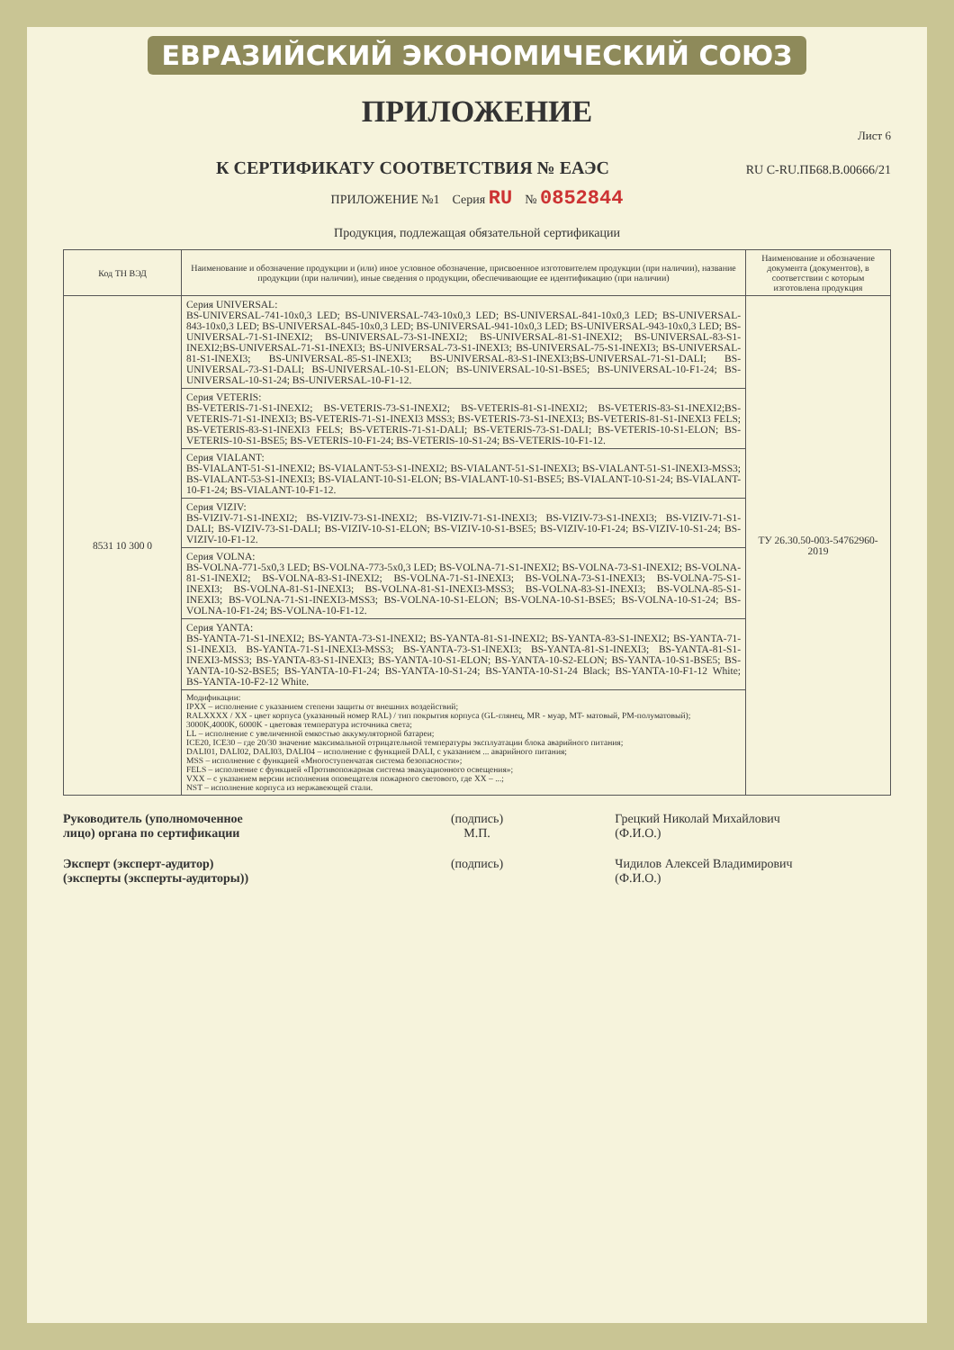ЕВРАЗИЙСКИЙ ЭКОНОМИЧЕСКИЙ СОЮЗ
ПРИЛОЖЕНИЕ
Лист 6
К СЕРТИФИКАТУ СООТВЕТСТВИЯ № ЕАЭС RU C-RU.ПБ68.В.00666/21
ПРИЛОЖЕНИЕ №1 Серия RU № 0852844
Продукция, подлежащая обязательной сертификации
| Код ТН ВЭД | Наименование и обозначение продукции и (или) иное условное обозначение, присвоенное изготовителем продукции (при наличии), название продукции (при наличии), иные сведения о продукции, обеспечивающие ее идентификацию (при наличии) | Наименование и обозначение документа (документов), в соответствии с которым изготовлена продукция |
| --- | --- | --- |
| 8531 10 300 0 | Серия UNIVERSAL: BS-UNIVERSAL-741-10x0,3 LED; BS-UNIVERSAL-743-10x0,3 LED; BS-UNIVERSAL-841-10x0,3 LED; BS-UNIVERSAL-843-10x0,3 LED; BS-UNIVERSAL-845-10x0,3 LED; BS-UNIVERSAL-941-10x0,3 LED; BS-UNIVERSAL-943-10x0,3 LED; BS-UNIVERSAL-71-S1-INEXI2; BS-UNIVERSAL-73-S1-INEXI2; BS-UNIVERSAL-81-S1-INEXI2; BS-UNIVERSAL-83-S1-INEXI2;BS-UNIVERSAL-71-S1-INEXI3; BS-UNIVERSAL-73-S1-INEXI3; BS-UNIVERSAL-75-S1-INEXI3; BS-UNIVERSAL-81-S1-INEXI3; BS-UNIVERSAL-85-S1-INEXI3; BS-UNIVERSAL-83-S1-INEXI3;BS-UNIVERSAL-71-S1-DALI; BS-UNIVERSAL-73-S1-DALI; BS-UNIVERSAL-10-S1-ELON; BS-UNIVERSAL-10-S1-BSE5; BS-UNIVERSAL-10-F1-24; BS-UNIVERSAL-10-S1-24; BS-UNIVERSAL-10-F1-12. | ТУ 26.30.50-003-54762960-2019 |
| | Серия VETERIS: BS-VETERIS-71-S1-INEXI2; BS-VETERIS-73-S1-INEXI2; BS-VETERIS-81-S1-INEXI2; BS-VETERIS-83-S1-INEXI2;BS-VETERIS-71-S1-INEXI3; BS-VETERIS-71-S1-INEXI3 MSS3; BS-VETERIS-73-S1-INEXI3; BS-VETERIS-81-S1-INEXI3 FELS; BS-VETERIS-83-S1-INEXI3 FELS; BS-VETERIS-71-S1-DALI; BS-VETERIS-73-S1-DALI; BS-VETERIS-10-S1-ELON; BS-VETERIS-10-S1-BSE5; BS-VETERIS-10-F1-24; BS-VETERIS-10-S1-24; BS-VETERIS-10-F1-12. | |
| | Серия VIALANT: BS-VIALANT-51-S1-INEXI2; BS-VIALANT-53-S1-INEXI2; BS-VIALANT-51-S1-INEXI3; BS-VIALANT-51-S1-INEXI3-MSS3; BS-VIALANT-53-S1-INEXI3; BS-VIALANT-10-S1-ELON; BS-VIALANT-10-S1-BSE5; BS-VIALANT-10-S1-24; BS-VIALANT-10-F1-24; BS-VIALANT-10-F1-12. | |
| | Серия VIZIV: BS-VIZIV-71-S1-INEXI2; BS-VIZIV-73-S1-INEXI2; BS-VIZIV-71-S1-INEXI3; BS-VIZIV-73-S1-INEXI3; BS-VIZIV-71-S1-DALI; BS-VIZIV-73-S1-DALI; BS-VIZIV-10-S1-ELON; BS-VIZIV-10-S1-BSE5; BS-VIZIV-10-F1-24; BS-VIZIV-10-S1-24; BS-VIZIV-10-F1-12. | |
| | Серия VOLNA: BS-VOLNA-771-5x0,3 LED; BS-VOLNA-773-5x0,3 LED; BS-VOLNA-71-S1-INEXI2; BS-VOLNA-73-S1-INEXI2; BS-VOLNA-81-S1-INEXI2; BS-VOLNA-83-S1-INEXI2; BS-VOLNA-71-S1-INEXI3; BS-VOLNA-73-S1-INEXI3; BS-VOLNA-75-S1-INEXI3; BS-VOLNA-81-S1-INEXI3; BS-VOLNA-81-S1-INEXI3-MSS3; BS-VOLNA-83-S1-INEXI3; BS-VOLNA-85-S1-INEXI3; BS-VOLNA-71-S1-INEXI3-MSS3; BS-VOLNA-10-S1-ELON; BS-VOLNA-10-S1-BSE5; BS-VOLNA-10-S1-24; BS-VOLNA-10-F1-24; BS-VOLNA-10-F1-12. | |
| | Серия YANTA: BS-YANTA-71-S1-INEXI2; BS-YANTA-73-S1-INEXI2; BS-YANTA-81-S1-INEXI2; BS-YANTA-83-S1-INEXI2; BS-YANTA-71-S1-INEXI3. BS-YANTA-71-S1-INEXI3-MSS3; BS-YANTA-73-S1-INEXI3; BS-YANTA-81-S1-INEXI3; BS-YANTA-81-S1-INEXI3-MSS3; BS-YANTA-83-S1-INEXI3; BS-YANTA-10-S1-ELON; BS-YANTA-10-S2-ELON; BS-YANTA-10-S1-BSE5; BS-YANTA-10-S2-BSE5; BS-YANTA-10-F1-24; BS-YANTA-10-S1-24; BS-YANTA-10-S1-24 Black; BS-YANTA-10-F1-12 White; BS-YANTA-10-F2-12 White. | |
| | Модификации: IPXX – исполнение с указанием степени защиты от внешних воздействий; RALXXXX / XX - цвет корпуса (указанный номер RAL) / тип покрытия корпуса (GL-глянец, MR - муар, MT- матовый, PM-полуматовый); 3000K,4000K, 6000K - цветовая температура источника света; LL – исполнение с увеличенной емкостью аккумуляторной батареи; ICE20, ICE30 – где 20/30 значение максимальной отрицательной температуры эксплуатации блока аварийного питания; DALI01, DALI02, DALI03, DALI04 – исполнение с функцией DALI, с указанием ... аварийного питания; MSS – исполнение с функцией «Многоступенчатая система безопасности»; FELS – исполнение с функцией «Противопожарная система эвакуационного освещения»; VXX – с указанием версии исполнения оповещателя пожарного светового, где XX – ...; NST – исполнение корпуса из нержавеющей стали. | |
Руководитель (уполномоченное
лицо) органа по сертификации
(подпись)
М.П.
Грецкий Николай Михайлович
(Ф.И.О.)
Эксперт (эксперт-аудитор)
(эксперты (эксперты-аудиторы))
(подпись) Чидилов Алексей Владимирович
(Ф.И.О.)